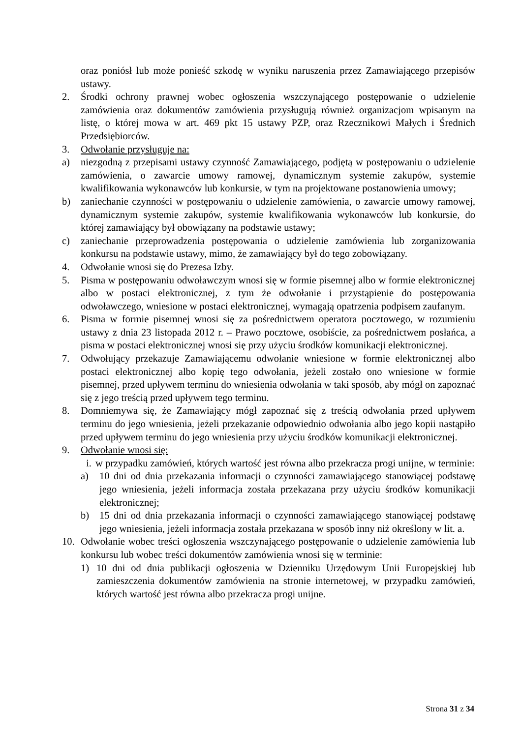oraz poniósł lub może ponieść szkodę w wyniku naruszenia przez Zamawiającego przepisów ustawy.
2. Środki ochrony prawnej wobec ogłoszenia wszczynającego postępowanie o udzielenie zamówienia oraz dokumentów zamówienia przysługują również organizacjom wpisanym na listę, o której mowa w art. 469 pkt 15 ustawy PZP, oraz Rzecznikowi Małych i Średnich Przedsiębiorców.
3. Odwołanie przysługuje na:
a) niezgodną z przepisami ustawy czynność Zamawiającego, podjętą w postępowaniu o udzielenie zamówienia, o zawarcie umowy ramowej, dynamicznym systemie zakupów, systemie kwalifikowania wykonawców lub konkursie, w tym na projektowane postanowienia umowy;
b) zaniechanie czynności w postępowaniu o udzielenie zamówienia, o zawarcie umowy ramowej, dynamicznym systemie zakupów, systemie kwalifikowania wykonawców lub konkursie, do której zamawiający był obowiązany na podstawie ustawy;
c) zaniechanie przeprowadzenia postępowania o udzielenie zamówienia lub zorganizowania konkursu na podstawie ustawy, mimo, że zamawiający był do tego zobowiązany.
4. Odwołanie wnosi się do Prezesa Izby.
5. Pisma w postępowaniu odwoławczym wnosi się w formie pisemnej albo w formie elektronicznej albo w postaci elektronicznej, z tym że odwołanie i przystąpienie do postępowania odwoławczego, wniesione w postaci elektronicznej, wymagają opatrzenia podpisem zaufanym.
6. Pisma w formie pisemnej wnosi się za pośrednictwem operatora pocztowego, w rozumieniu ustawy z dnia 23 listopada 2012 r. – Prawo pocztowe, osobiście, za pośrednictwem posłańca, a pisma w postaci elektronicznej wnosi się przy użyciu środków komunikacji elektronicznej.
7. Odwołujący przekazuje Zamawiającemu odwołanie wniesione w formie elektronicznej albo postaci elektronicznej albo kopię tego odwołania, jeżeli zostało ono wniesione w formie pisemnej, przed upływem terminu do wniesienia odwołania w taki sposób, aby mógł on zapoznać się z jego treścią przed upływem tego terminu.
8. Domniemywa się, że Zamawiający mógł zapoznać się z treścią odwołania przed upływem terminu do jego wniesienia, jeżeli przekazanie odpowiednio odwołania albo jego kopii nastąpiło przed upływem terminu do jego wniesienia przy użyciu środków komunikacji elektronicznej.
9. Odwołanie wnosi się:
i. w przypadku zamówień, których wartość jest równa albo przekracza progi unijne, w terminie:
a) 10 dni od dnia przekazania informacji o czynności zamawiającego stanowiącej podstawę jego wniesienia, jeżeli informacja została przekazana przy użyciu środków komunikacji elektronicznej;
b) 15 dni od dnia przekazania informacji o czynności zamawiającego stanowiącej podstawę jego wniesienia, jeżeli informacja została przekazana w sposób inny niż określony w lit. a.
10. Odwołanie wobec treści ogłoszenia wszczynającego postępowanie o udzielenie zamówienia lub konkursu lub wobec treści dokumentów zamówienia wnosi się w terminie:
1) 10 dni od dnia publikacji ogłoszenia w Dzienniku Urzędowym Unii Europejskiej lub zamieszczenia dokumentów zamówienia na stronie internetowej, w przypadku zamówień, których wartość jest równa albo przekracza progi unijne.
Strona 31 z 34